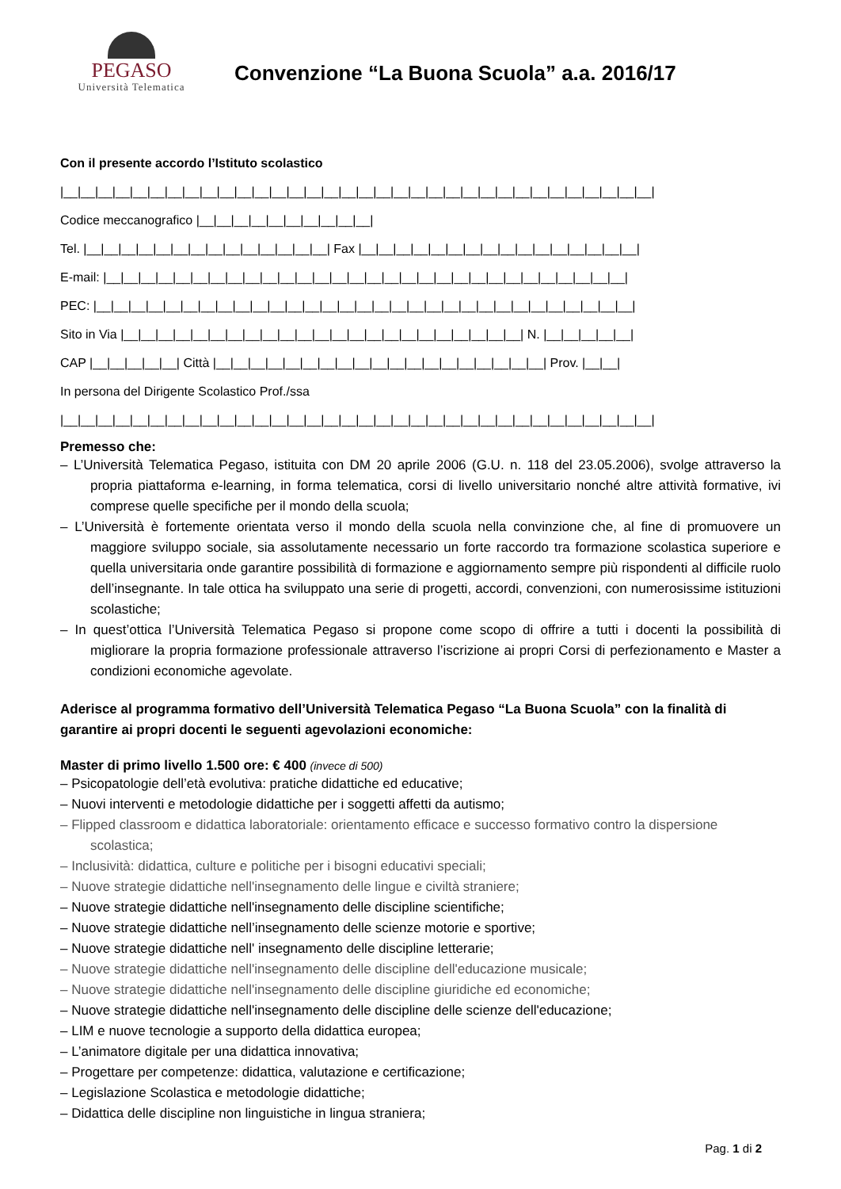PEGASO
Università Telematica
Convenzione “La Buona Scuola” a.a. 2016/17
Con il presente accordo l’Istituto scolastico
|__|__|__|__|__|__|__|__|__|__|__|__|__|__|__|__|__|__|__|__|__|__|__|__|__|__|__|__|__|__|__|__|__|__|
Codice meccanografico |__|__|__|__|__|__|__|__|__|__|
Tel. |__|__|__|__|__|__|__|__|__|__|__|__|__|__| Fax |__|__|__|__|__|__|__|__|__|__|__|__|__|__|__|__|
E-mail: |__|__|__|__|__|__|__|__|__|__|__|__|__|__|__|__|__|__|__|__|__|__|__|__|__|__|__|__|__|__|
PEC: |__|__|__|__|__|__|__|__|__|__|__|__|__|__|__|__|__|__|__|__|__|__|__|__|__|__|__|__|__|__|__|
Sito in Via |__|__|__|__|__|__|__|__|__|__|__|__|__|__|__|__|__|__|__|__|__|__|__| N. |__|__|__|__|__|
CAP |__|__|__|__|__| Città |__|__|__|__|__|__|__|__|__|__|__|__|__|__|__|__|__|__|__| Prov. |__|__|
In persona del Dirigente Scolastico Prof./ssa
|__|__|__|__|__|__|__|__|__|__|__|__|__|__|__|__|__|__|__|__|__|__|__|__|__|__|__|__|__|__|__|__|__|__|
Premesso che:
– L’Università Telematica Pegaso, istituita con DM 20 aprile 2006 (G.U. n. 118 del 23.05.2006), svolge attraverso la propria piattaforma e-learning, in forma telematica, corsi di livello universitario nonché altre attività formative, ivi comprese quelle specifiche per il mondo della scuola;
– L’Università è fortemente orientata verso il mondo della scuola nella convinzione che, al fine di promuovere un maggiore sviluppo sociale, sia assolutamente necessario un forte raccordo tra formazione scolastica superiore e quella universitaria onde garantire possibilità di formazione e aggiornamento sempre più rispondenti al difficile ruolo dell’insegnante. In tale ottica ha sviluppato una serie di progetti, accordi, convenzioni, con numerosissime istituzioni scolastiche;
– In quest’ottica l’Università Telematica Pegaso si propone come scopo di offrire a tutti i docenti la possibilità di migliorare la propria formazione professionale attraverso l’iscrizione ai propri Corsi di perfezionamento e Master a condizioni economiche agevolate.
Aderisce al programma formativo dell’Università Telematica Pegaso “La Buona Scuola” con la finalità di garantire ai propri docenti le seguenti agevolazioni economiche:
Master di primo livello 1.500 ore: € 400 (invece di 500)
– Psicopatologie dell’età evolutiva: pratiche didattiche ed educative;
– Nuovi interventi e metodologie didattiche per i soggetti affetti da autismo;
– Flipped classroom e didattica laboratoriale: orientamento efficace e successo formativo contro la dispersione scolastica;
– Inclusività: didattica, culture e politiche per i bisogni educativi speciali;
– Nuove strategie didattiche nell'insegnamento delle lingue e civiltà straniere;
– Nuove strategie didattiche nell'insegnamento delle discipline scientifiche;
– Nuove strategie didattiche nell’insegnamento delle scienze motorie e sportive;
– Nuove strategie didattiche nell' insegnamento delle discipline letterarie;
– Nuove strategie didattiche nell'insegnamento delle discipline dell'educazione musicale;
– Nuove strategie didattiche nell'insegnamento delle discipline giuridiche ed economiche;
– Nuove strategie didattiche nell'insegnamento delle discipline delle scienze dell'educazione;
– LIM e nuove tecnologie a supporto della didattica europea;
– L’animatore digitale per una didattica innovativa;
– Progettare per competenze: didattica, valutazione e certificazione;
– Legislazione Scolastica e metodologie didattiche;
– Didattica delle discipline non linguistiche in lingua straniera;
Pag. 1 di 2